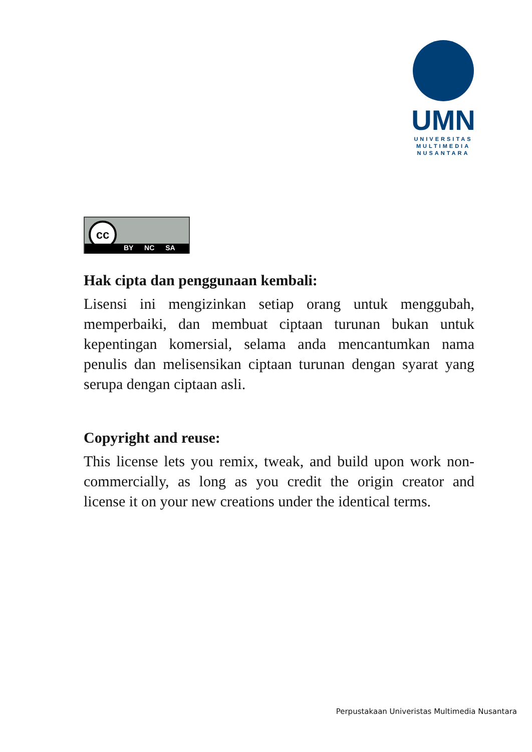UMN
UNIVERSITAS
MULTIMEDIA
NUSANTARA
cc
BY NC SA
Hak cipta dan penggunaan kembali:
Lisensi ini mengizinkan setiap orang untuk menggubah, memperbaiki, dan membuat ciptaan turunan bukan untuk kepentingan komersial, selama anda mencantumkan nama penulis dan melisensikan ciptaan turunan dengan syarat yang serupa dengan ciptaan asli.
Copyright and reuse:
This license lets you remix, tweak, and build upon work non-commercially, as long as you credit the origin creator and license it on your new creations under the identical terms.
Perpustakaan Univeristas Multimedia Nusantara